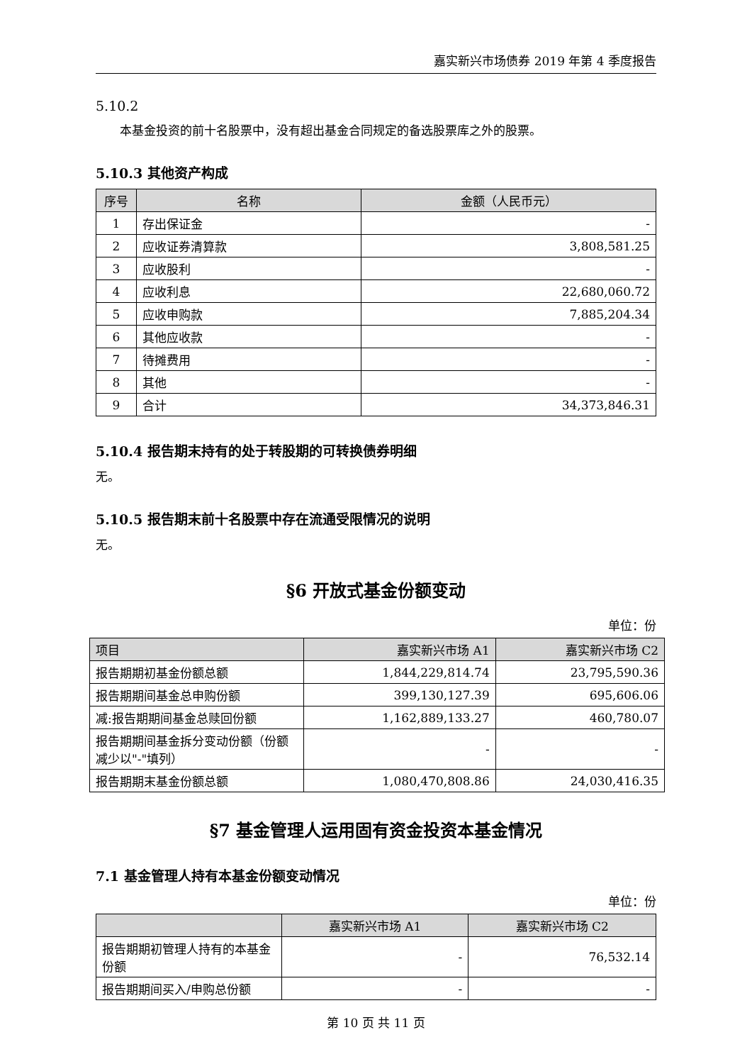嘉实新兴市场债券 2019 年第 4 季度报告
5.10.2
本基金投资的前十名股票中，没有超出基金合同规定的备选股票库之外的股票。
5.10.3 其他资产构成
| 序号 | 名称 | 金额（人民币元） |
| --- | --- | --- |
| 1 | 存出保证金 | - |
| 2 | 应收证券清算款 | 3,808,581.25 |
| 3 | 应收股利 | - |
| 4 | 应收利息 | 22,680,060.72 |
| 5 | 应收申购款 | 7,885,204.34 |
| 6 | 其他应收款 | - |
| 7 | 待摊费用 | - |
| 8 | 其他 | - |
| 9 | 合计 | 34,373,846.31 |
5.10.4 报告期末持有的处于转股期的可转换债券明细
无。
5.10.5 报告期末前十名股票中存在流通受限情况的说明
无。
§6 开放式基金份额变动
单位：份
| 项目 | 嘉实新兴市场 A1 | 嘉实新兴市场 C2 |
| --- | --- | --- |
| 报告期期初基金份额总额 | 1,844,229,814.74 | 23,795,590.36 |
| 报告期期间基金总申购份额 | 399,130,127.39 | 695,606.06 |
| 减:报告期期间基金总赎回份额 | 1,162,889,133.27 | 460,780.07 |
| 报告期期间基金拆分变动份额（份额减少以"-"填列） | - | - |
| 报告期期末基金份额总额 | 1,080,470,808.86 | 24,030,416.35 |
§7 基金管理人运用固有资金投资本基金情况
7.1 基金管理人持有本基金份额变动情况
单位：份
| | 嘉实新兴市场 A1 | 嘉实新兴市场 C2 |
| --- | --- | --- |
| 报告期期初管理人持有的本基金份额 | - | 76,532.14 |
| 报告期期间买入/申购总份额 | - | - |
第 10 页 共 11 页